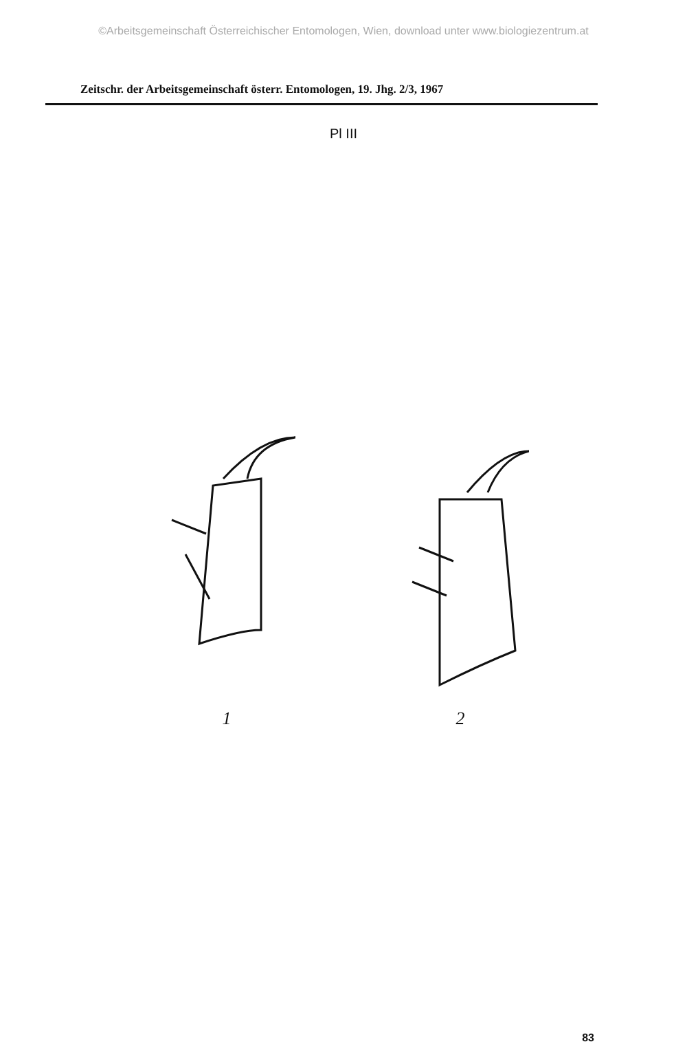©Arbeitsgemeinschaft Österreichischer Entomologen, Wien, download unter www.biologiezentrum.at
Zeitschr. der Arbeitsgemeinschaft österr. Entomologen, 19. Jhg. 2/3, 1967
Pl III
1 2
83